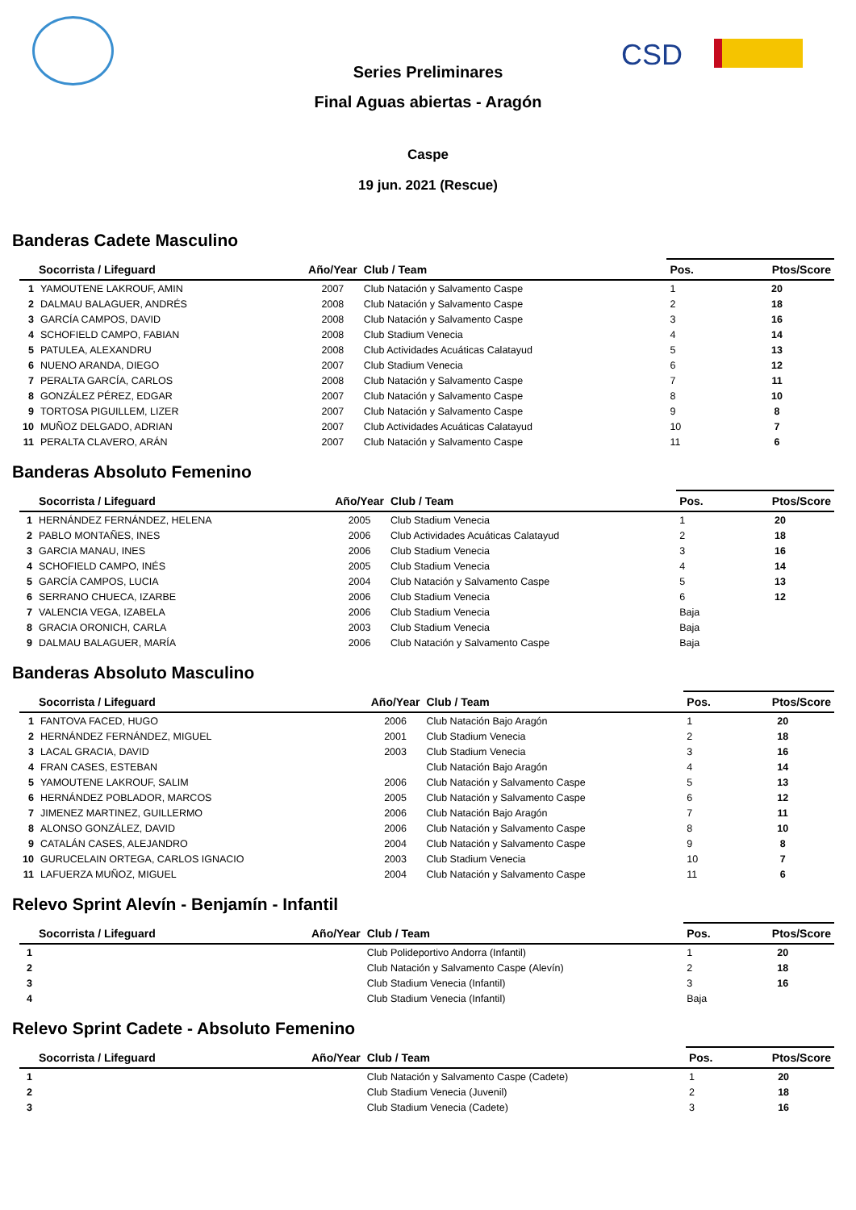CSD
Series Preliminares
Final Aguas abiertas - Aragón
Caspe
19 jun. 2021 (Rescue)
Banderas Cadete Masculino
| Socorrista / Lifeguard | | Año/Year | Club / Team | Pos. | Ptos/Score |
| --- | --- | --- | --- | --- | --- |
| 1 | YAMOUTENE LAKROUF, AMIN | 2007 | Club Natación y Salvamento Caspe | 1 | 20 |
| 2 | DALMAU BALAGUER, ANDRÉS | 2008 | Club Natación y Salvamento Caspe | 2 | 18 |
| 3 | GARCÍA CAMPOS, DAVID | 2008 | Club Natación y Salvamento Caspe | 3 | 16 |
| 4 | SCHOFIELD CAMPO, FABIAN | 2008 | Club Stadium Venecia | 4 | 14 |
| 5 | PATULEA, ALEXANDRU | 2008 | Club Actividades Acuáticas Calatayud | 5 | 13 |
| 6 | NUENO ARANDA, DIEGO | 2007 | Club Stadium Venecia | 6 | 12 |
| 7 | PERALTA GARCÍA, CARLOS | 2008 | Club Natación y Salvamento Caspe | 7 | 11 |
| 8 | GONZÁLEZ PÉREZ, EDGAR | 2007 | Club Natación y Salvamento Caspe | 8 | 10 |
| 9 | TORTOSA PIGUILLEM, LIZER | 2007 | Club Natación y Salvamento Caspe | 9 | 8 |
| 10 | MUÑOZ DELGADO, ADRIAN | 2007 | Club Actividades Acuáticas Calatayud | 10 | 7 |
| 11 | PERALTA CLAVERO, ARÁN | 2007 | Club Natación y Salvamento Caspe | 11 | 6 |
Banderas Absoluto Femenino
| Socorrista / Lifeguard | | Año/Year | Club / Team | Pos. | Ptos/Score |
| --- | --- | --- | --- | --- | --- |
| 1 | HERNÁNDEZ FERNÁNDEZ, HELENA | 2005 | Club Stadium Venecia | 1 | 20 |
| 2 | PABLO MONTAÑES, INES | 2006 | Club Actividades Acuáticas Calatayud | 2 | 18 |
| 3 | GARCIA MANAU, INES | 2006 | Club Stadium Venecia | 3 | 16 |
| 4 | SCHOFIELD CAMPO, INÉS | 2005 | Club Stadium Venecia | 4 | 14 |
| 5 | GARCÍA CAMPOS, LUCIA | 2004 | Club Natación y Salvamento Caspe | 5 | 13 |
| 6 | SERRANO CHUECA, IZARBE | 2006 | Club Stadium Venecia | 6 | 12 |
| 7 | VALENCIA VEGA, IZABELA | 2006 | Club Stadium Venecia | Baja | |
| 8 | GRACIA ORONICH, CARLA | 2003 | Club Stadium Venecia | Baja | |
| 9 | DALMAU BALAGUER, MARÍA | 2006 | Club Natación y Salvamento Caspe | Baja | |
Banderas Absoluto Masculino
| Socorrista / Lifeguard | | Año/Year | Club / Team | Pos. | Ptos/Score |
| --- | --- | --- | --- | --- | --- |
| 1 | FANTOVA FACED, HUGO | 2006 | Club Natación Bajo Aragón | 1 | 20 |
| 2 | HERNÁNDEZ FERNÁNDEZ, MIGUEL | 2001 | Club Stadium Venecia | 2 | 18 |
| 3 | LACAL GRACIA, DAVID | 2003 | Club Stadium Venecia | 3 | 16 |
| 4 | FRAN CASES, ESTEBAN | | Club Natación Bajo Aragón | 4 | 14 |
| 5 | YAMOUTENE LAKROUF, SALIM | 2006 | Club Natación y Salvamento Caspe | 5 | 13 |
| 6 | HERNÁNDEZ POBLADOR, MARCOS | 2005 | Club Natación y Salvamento Caspe | 6 | 12 |
| 7 | JIMENEZ MARTINEZ, GUILLERMO | 2006 | Club Natación Bajo Aragón | 7 | 11 |
| 8 | ALONSO GONZÁLEZ, DAVID | 2006 | Club Natación y Salvamento Caspe | 8 | 10 |
| 9 | CATALÁN CASES, ALEJANDRO | 2004 | Club Natación y Salvamento Caspe | 9 | 8 |
| 10 | GURUCELAIN ORTEGA, CARLOS IGNACIO | 2003 | Club Stadium Venecia | 10 | 7 |
| 11 | LAFUERZA MUÑOZ, MIGUEL | 2004 | Club Natación y Salvamento Caspe | 11 | 6 |
Relevo Sprint Alevín - Benjamín - Infantil
| Socorrista / Lifeguard | | Año/Year | Club / Team | Pos. | Ptos/Score |
| --- | --- | --- | --- | --- | --- |
| 1 | | | Club Polideportivo Andorra (Infantil) | 1 | 20 |
| 2 | | | Club Natación y Salvamento Caspe (Alevín) | 2 | 18 |
| 3 | | | Club Stadium Venecia (Infantil) | 3 | 16 |
| 4 | | | Club Stadium Venecia (Infantil) | Baja | |
Relevo Sprint Cadete - Absoluto Femenino
| Socorrista / Lifeguard | | Año/Year | Club / Team | Pos. | Ptos/Score |
| --- | --- | --- | --- | --- | --- |
| 1 | | | Club Natación y Salvamento Caspe (Cadete) | 1 | 20 |
| 2 | | | Club Stadium Venecia (Juvenil) | 2 | 18 |
| 3 | | | Club Stadium Venecia (Cadete) | 3 | 16 |